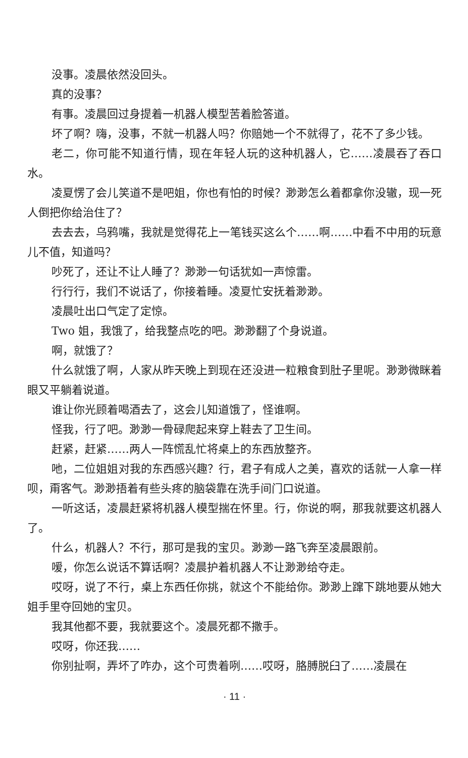没事。凌晨依然没回头。
真的没事？
有事。凌晨回过身提着一机器人模型苦着脸答道。
坏了啊？嗨，没事，不就一机器人吗？你赔她一个不就得了，花不了多少钱。
老二，你可能不知道行情，现在年轻人玩的这种机器人，它……凌晨吞了吞口水。
凌夏愣了会儿笑道不是吧姐，你也有怕的时候？渺渺怎么着都拿你没辙，现一死人倒把你给治住了？
去去去，乌鸦嘴，我就是觉得花上一笔钱买这么个……啊……中看不中用的玩意儿不值，知道吗？
吵死了，还让不让人睡了？渺渺一句话犹如一声惊雷。
行行行，我们不说话了，你接着睡。凌夏忙安抚着渺渺。
凌晨吐出口气定了定惊。
Two 姐，我饿了，给我整点吃的吧。渺渺翻了个身说道。
啊，就饿了？
什么就饿了啊，人家从昨天晚上到现在还没进一粒粮食到肚子里呢。渺渺微眯着眼又平躺着说道。
谁让你光顾着喝酒去了，这会儿知道饿了，怪谁啊。
怪我，行了吧。渺渺一骨碌爬起来穿上鞋去了卫生间。
赶紧，赶紧……两人一阵慌乱忙将桌上的东西放整齐。
吔，二位姐姐对我的东西感兴趣？行，君子有成人之美，喜欢的话就一人拿一样呗，甭客气。渺渺捂着有些头疼的脑袋靠在洗手间门口说道。
一听这话，凌晨赶紧将机器人模型揣在怀里。行，你说的啊，那我就要这机器人了。
什么，机器人？不行，那可是我的宝贝。渺渺一路飞奔至凌晨跟前。
嗳，你怎么说话不算话啊？凌晨护着机器人不让渺渺给夺走。
哎呀，说了不行，桌上东西任你挑，就这个不能给你。渺渺上蹿下跳地要从她大姐手里夺回她的宝贝。
我其他都不要，我就要这个。凌晨死都不撒手。
哎呀，你还我……
你别扯啊，弄坏了咋办，这个可贵着咧……哎呀，胳膊脱臼了……凌晨在
· 11 ·